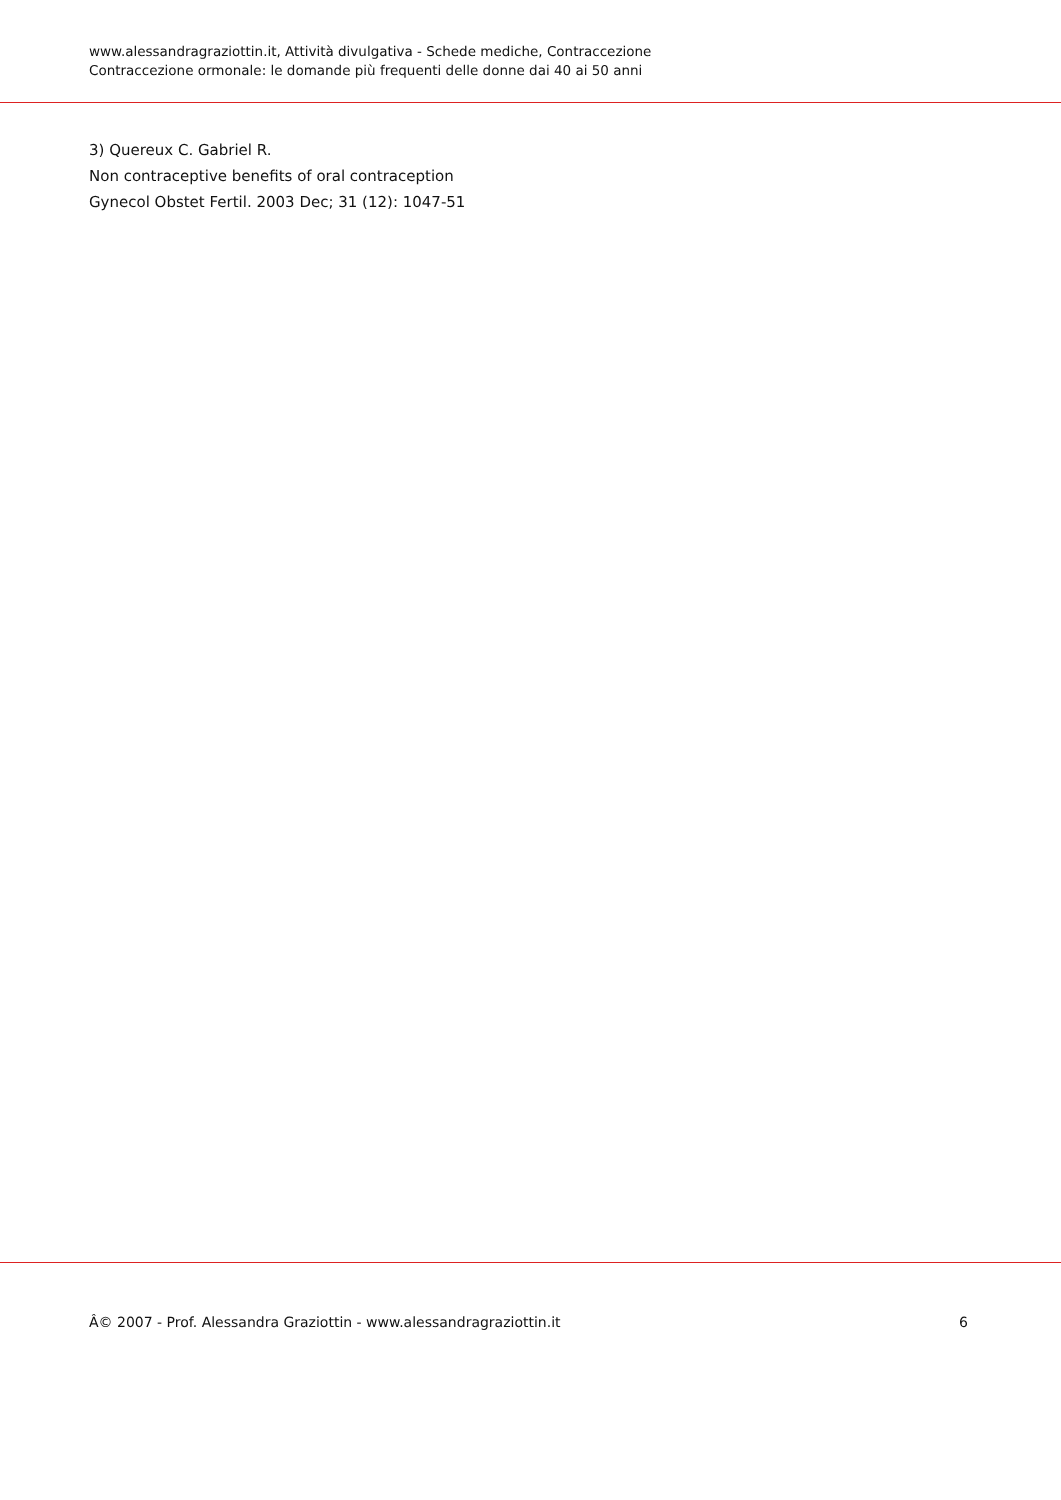www.alessandragraziottin.it, Attività divulgativa - Schede mediche, Contraccezione
Contraccezione ormonale: le domande più frequenti delle donne dai 40 ai 50 anni
3) Quereux C. Gabriel R.
Non contraceptive benefits of oral contraception
Gynecol Obstet Fertil. 2003 Dec; 31 (12): 1047-51
Â© 2007 - Prof. Alessandra Graziottin - www.alessandragraziottin.it 6